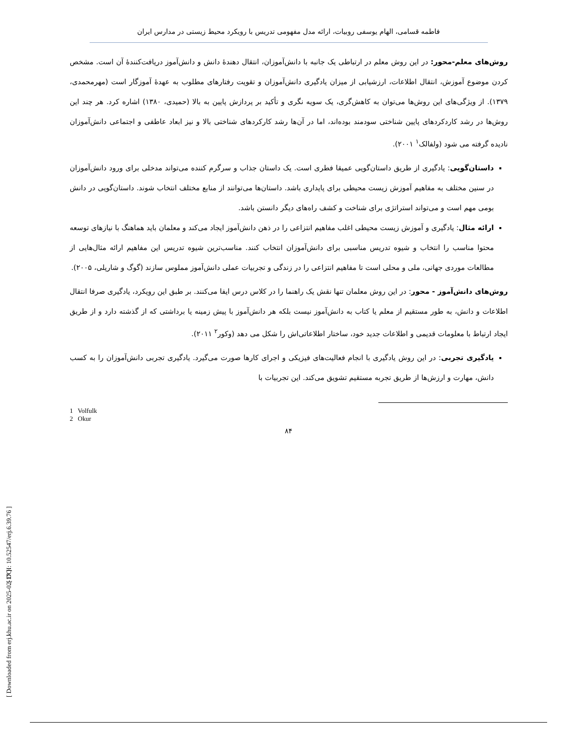[ Downloaded from erj.khu.ac.ir on 2025-02-17 ]
فاطمه قسامی، الهام یوسفی روبیات، ارائه مدل مفهومی تدریس با رویکرد محیط زیستی در مدارس ایران
روش‌های معلم-محور: در این روش معلم در ارتباطی یک جانبه با دانش‌آموزان، انتقال دهندهٔ دانش و دانش‌آموز دریافت‌کنندهٔ آن است. مشخص کردن موضوع آموزش، انتقال اطلاعات، ارزشیابی از میزان یادگیری دانش‌آموزان و تقویت رفتارهای مطلوب به عهدهٔ آموزگار است (مهرمحمدی، ۱۳۷۹). از ویژگی‌های این روش‌ها می‌توان به کاهش‌گری، یک سویه نگری و تأکید بر پردازش پایین به بالا (حمیدی، ۱۳۸۰) اشاره کرد. هر چند این روش‌ها در رشد کاردکردهای پایین شناختی سودمند بوده‌اند، اما در آن‌ها رشد کارکردهای شناختی بالا و نیز ابعاد عاطفی و اجتماعی دانش‌آموزان نادیده گرفته می شود (ولفالک<sup>۱</sup> ۲۰۰۱).
داستان‌گویی: یادگیری از طریق داستان‌گویی عمیقا فطری است. یک داستان جذاب و سرگرم کننده می‌تواند مدخلی برای ورود دانش‌آموزان در سنین مختلف به مفاهیم آموزش زیست محیطی برای پایداری باشد. داستان‌ها می‌توانند از منابع مختلف انتخاب شوند. داستان‌گویی در دانش بومی مهم است و می‌تواند استراتژی برای شناخت و کشف راه‌های دیگر دانستن باشد.
ارائه مثال: یادگیری و آموزش زیست محیطی اغلب مفاهیم انتزاعی را در ذهن دانش‌آموز ایجاد می‌کند و معلمان باید هماهنگ با نیازهای توسعه محتوا مناسب را انتخاب و شیوه تدریس مناسبی برای دانش‌آموزان انتخاب کنند. مناسب‌ترین شیوه تدریس این مفاهیم ارائه مثال‌هایی از مطالعات موردی جهانی، ملی و محلی است تا مفاهیم انتزاعی را در زندگی و تجربیات عملی دانش‌آموز مملوس سازند (گوگ و شارپلی، ۲۰۰۵).
روش‌های دانش‌آموز - محور: در این روش معلمان تنها نقش یک راهنما را در کلاس درس ایفا می‌کنند. بر طبق این رویکرد، یادگیری صرفا انتقال اطلاعات و دانش، به طور مستقیم از معلم یا کتاب به دانش‌آموز نیست بلکه هر دانش‌آموز با پیش زمینه یا برداشتی که از گذشته دارد و از طریق ایجاد ارتباط با معلومات قدیمی و اطلاعات جدید خود، ساختار اطلاعاتی‌اش را شکل می دهد (وکور<sup>۲</sup> ۲۰۱۱).
یادگیری تجربی: در این روش یادگیری با انجام فعالیت‌های فیزیکی و اجرای کارها صورت می‌گیرد. یادگیری تجربی دانش‌آموزان را به کسب دانش، مهارت و ارزش‌ها از طریق تجربه مستقیم تشویق می‌کند. این تجربیات با
1 Volfulk
2 Okur
۸۴
[ DOI: 10.52547/erj.6.39.76 ]